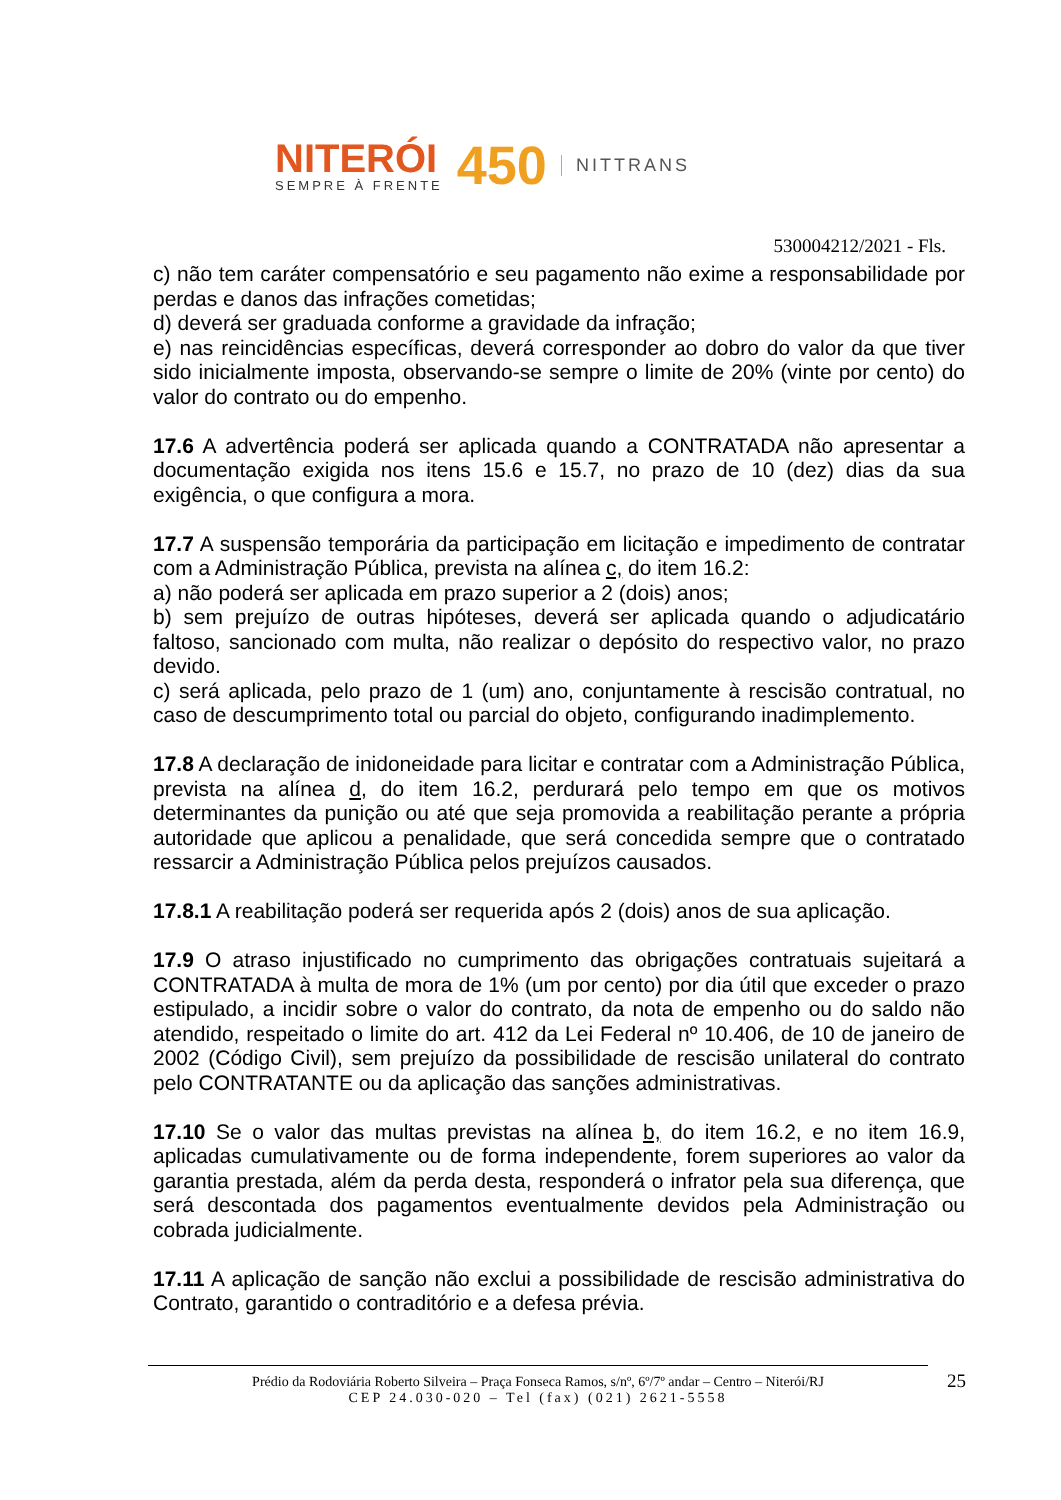NITERÓI
SEMPRE À FRENTE
450
NITTRANS
530004212/2021 - Fls.
c) não tem caráter compensatório e seu pagamento não exime a responsabilidade por perdas e danos das infrações cometidas;
d) deverá ser graduada conforme a gravidade da infração;
e) nas reincidências específicas, deverá corresponder ao dobro do valor da que tiver sido inicialmente imposta, observando-se sempre o limite de 20% (vinte por cento) do valor do contrato ou do empenho.
17.6 A advertência poderá ser aplicada quando a CONTRATADA não apresentar a documentação exigida nos itens 15.6 e 15.7, no prazo de 10 (dez) dias da sua exigência, o que configura a mora.
17.7 A suspensão temporária da participação em licitação e impedimento de contratar com a Administração Pública, prevista na alínea c, do item 16.2:
a) não poderá ser aplicada em prazo superior a 2 (dois) anos;
b) sem prejuízo de outras hipóteses, deverá ser aplicada quando o adjudicatário faltoso, sancionado com multa, não realizar o depósito do respectivo valor, no prazo devido.
c) será aplicada, pelo prazo de 1 (um) ano, conjuntamente à rescisão contratual, no caso de descumprimento total ou parcial do objeto, configurando inadimplemento.
17.8 A declaração de inidoneidade para licitar e contratar com a Administração Pública, prevista na alínea d, do item 16.2, perdurará pelo tempo em que os motivos determinantes da punição ou até que seja promovida a reabilitação perante a própria autoridade que aplicou a penalidade, que será concedida sempre que o contratado ressarcir a Administração Pública pelos prejuízos causados.
17.8.1 A reabilitação poderá ser requerida após 2 (dois) anos de sua aplicação.
17.9 O atraso injustificado no cumprimento das obrigações contratuais sujeitará a CONTRATADA à multa de mora de 1% (um por cento) por dia útil que exceder o prazo estipulado, a incidir sobre o valor do contrato, da nota de empenho ou do saldo não atendido, respeitado o limite do art. 412 da Lei Federal nº 10.406, de 10 de janeiro de 2002 (Código Civil), sem prejuízo da possibilidade de rescisão unilateral do contrato pelo CONTRATANTE ou da aplicação das sanções administrativas.
17.10 Se o valor das multas previstas na alínea b, do item 16.2, e no item 16.9, aplicadas cumulativamente ou de forma independente, forem superiores ao valor da garantia prestada, além da perda desta, responderá o infrator pela sua diferença, que será descontada dos pagamentos eventualmente devidos pela Administração ou cobrada judicialmente.
17.11 A aplicação de sanção não exclui a possibilidade de rescisão administrativa do Contrato, garantido o contraditório e a defesa prévia.
Prédio da Rodoviária Roberto Silveira – Praça Fonseca Ramos, s/nº, 6º/7º andar – Centro – Niterói/RJ
CEP 24.030-020 – Tel (fax) (021) 2621-5558
25